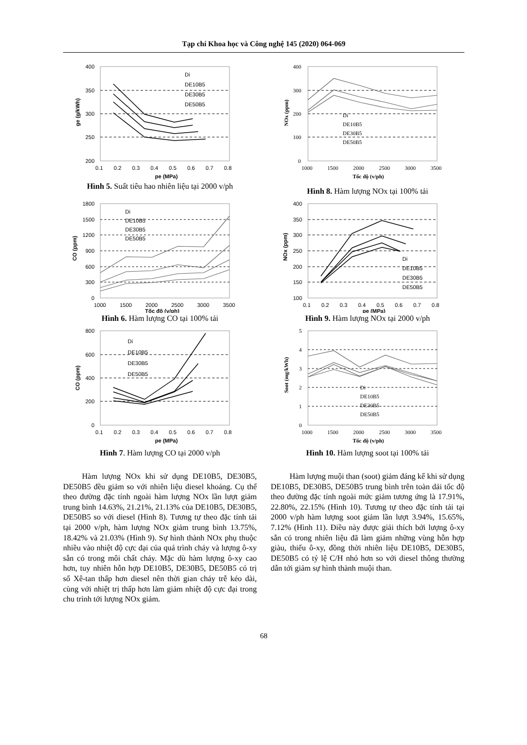Tạp chí Khoa học và Công nghệ 145 (2020) 064-069
400
350
300
250
200
0.1
0.2
0.3
0.4
0.5
0.6
0.7
0.8
pe (MPa)
ge (g/kWh)
Di
DE10B5
DE30B5
DE50B5
Hình 5. Suất tiêu hao nhiên liệu tại 2000 v/ph
400
300
200
100
0
1000
1500
2000
2500
3000
3500
Tốc độ (v/ph)
NOx (ppm)
Di
DE10B5
DE30B5
DE50B5
Hình 8. Hàm lượng NOx tại 100% tải
1800
1500
1200
900
600
300
0
1000
1500
2000
2500
3000
3500
Tốc độ (v/ph)
CO (ppm)
Di
DE10B5
DE30B5
DE50B5
Hình 6. Hàm lượng CO tại 100% tải
400
350
300
250
200
150
100
0.1
0.2
0.3
0.4
0.5
0.6
0.7
0.8
pe (MPa)
NOx (ppm)
Di
DE10B5
DE30B5
DE50B5
Hình 9. Hàm lượng NOx tại 2000 v/ph
800
600
400
200
0
0.1
0.2
0.3
0.4
0.5
0.6
0.7
0.8
pe (MPa)
CO (ppm)
Di
DE10B5
DE30B5
DE50B5
Hình 7. Hàm lượng CO tại 2000 v/ph
5
4
3
2
1
0
1000
1500
2000
2500
3000
3500
Tốc độ (v/ph)
Soot (mg/kWh)
Di
DE10B5
DE30B5
DE50B5
Hình 10. Hàm lượng soot tại 100% tải
Hàm lượng NOx khi sử dụng DE10B5, DE30B5, DE50B5 đều giảm so với nhiên liệu diesel khoáng. Cụ thể theo đường đặc tính ngoài hàm lượng NOx lần lượt giảm trung bình 14.63%, 21.21%, 21.13% của DE10B5, DE30B5, DE50B5 so với diesel (Hình 8). Tương tự theo đặc tính tải tại 2000 v/ph, hàm lượng NOx giảm trung bình 13.75%, 18.42% và 21.03% (Hình 9). Sự hình thành NOx phụ thuộc nhiều vào nhiệt độ cực đại của quá trình cháy và lượng ô-xy sẵn có trong môi chất cháy. Mặc dù hàm lượng ô-xy cao hơn, tuy nhiên hỗn hợp DE10B5, DE30B5, DE50B5 có trị số Xê-tan thấp hơn diesel nên thời gian cháy trễ kéo dài, cùng với nhiệt trị thấp hơn làm giảm nhiệt độ cực đại trong chu trình tới lượng NOx giảm.
Hàm lượng muội than (soot) giảm đáng kể khi sử dụng DE10B5, DE30B5, DE50B5 trung bình trên toàn dải tốc độ theo đường đặc tính ngoài mức giảm tương ứng là 17.91%, 22.80%, 22.15% (Hình 10). Tương tự theo đặc tính tải tại 2000 v/ph hàm lượng soot giảm lần lượt 3.94%, 15.65%, 7.12% (Hình 11). Điều này được giải thích bởi lượng ô-xy sẵn có trong nhiên liệu đã làm giảm những vùng hỗn hợp giàu, thiếu ô-xy, đồng thời nhiên liệu DE10B5, DE30B5, DE50B5 có tỷ lệ C/H nhỏ hơn so với diesel thông thường dẫn tới giảm sự hình thành muội than.
68